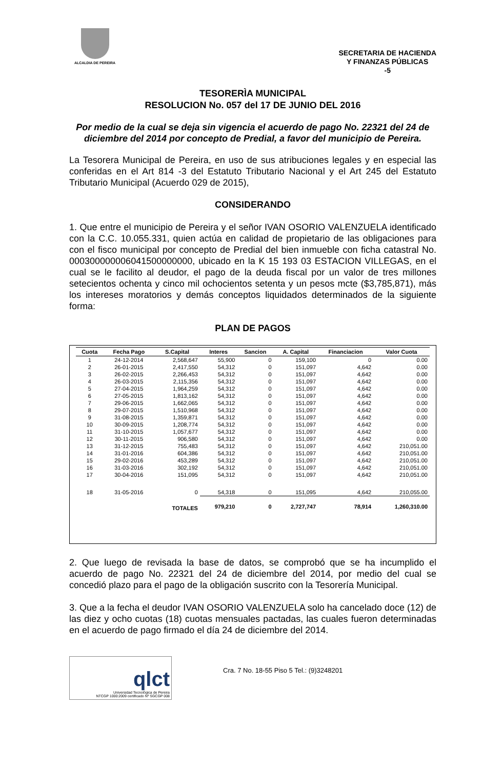ALCALDIA DE PEREIRA
SECRETARIA DE HACIENDA
Y FINANZAS PÚBLICAS
-5
TESORERÌA MUNICIPAL
RESOLUCION No. 057 del 17 DE JUNIO DEL 2016
Por medio de la cual se deja sin vigencia el acuerdo de pago No. 22321 del 24 de diciembre del 2014 por concepto de Predial, a favor del municipio de Pereira.
La Tesorera Municipal de Pereira, en uso de sus atribuciones legales y en especial las conferidas en el Art 814 -3 del Estatuto Tributario Nacional y el Art 245 del Estatuto Tributario Municipal (Acuerdo 029 de 2015),
CONSIDERANDO
1. Que entre el municipio de Pereira y el señor IVAN OSORIO VALENZUELA identificado con la C.C. 10.055.331, quien actúa en calidad de propietario de las obligaciones para con el fisco municipal por concepto de Predial del bien inmueble con ficha catastral No. 000300000006041500000000, ubicado en la K 15 193 03 ESTACION VILLEGAS, en el cual se le facilito al deudor, el pago de la deuda fiscal por un valor de tres millones setecientos ochenta y cinco mil ochocientos setenta y un pesos mcte ($3,785,871), más los intereses moratorios y demás conceptos liquidados determinados de la siguiente forma:
PLAN DE PAGOS
| Cuota | Fecha Pago | S.Capital | Interes | Sancion | A. Capital | Financiacion | Valor Cuota |
| --- | --- | --- | --- | --- | --- | --- | --- |
| 1 | 24-12-2014 | 2,568,647 | 55,900 | 0 | 159,100 | 0 | 0.00 |
| 2 | 26-01-2015 | 2,417,550 | 54,312 | 0 | 151,097 | 4,642 | 0.00 |
| 3 | 26-02-2015 | 2,266,453 | 54,312 | 0 | 151,097 | 4,642 | 0.00 |
| 4 | 26-03-2015 | 2,115,356 | 54,312 | 0 | 151,097 | 4,642 | 0.00 |
| 5 | 27-04-2015 | 1,964,259 | 54,312 | 0 | 151,097 | 4,642 | 0.00 |
| 6 | 27-05-2015 | 1,813,162 | 54,312 | 0 | 151,097 | 4,642 | 0.00 |
| 7 | 29-06-2015 | 1,662,065 | 54,312 | 0 | 151,097 | 4,642 | 0.00 |
| 8 | 29-07-2015 | 1,510,968 | 54,312 | 0 | 151,097 | 4,642 | 0.00 |
| 9 | 31-08-2015 | 1,359,871 | 54,312 | 0 | 151,097 | 4,642 | 0.00 |
| 10 | 30-09-2015 | 1,208,774 | 54,312 | 0 | 151,097 | 4,642 | 0.00 |
| 11 | 31-10-2015 | 1,057,677 | 54,312 | 0 | 151,097 | 4,642 | 0.00 |
| 12 | 30-11-2015 | 906,580 | 54,312 | 0 | 151,097 | 4,642 | 0.00 |
| 13 | 31-12-2015 | 755,483 | 54,312 | 0 | 151,097 | 4,642 | 210,051.00 |
| 14 | 31-01-2016 | 604,386 | 54,312 | 0 | 151,097 | 4,642 | 210,051.00 |
| 15 | 29-02-2016 | 453,289 | 54,312 | 0 | 151,097 | 4,642 | 210,051.00 |
| 16 | 31-03-2016 | 302,192 | 54,312 | 0 | 151,097 | 4,642 | 210,051.00 |
| 17 | 30-04-2016 | 151,095 | 54,312 | 0 | 151,097 | 4,642 | 210,051.00 |
| 18 | 31-05-2016 | 0 | 54,318 | 0 | 151,095 | 4,642 | 210,055.00 |
| | | TOTALES | 979,210 | 0 | 2,727,747 | 78,914 | 1,260,310.00 |
2. Que luego de revisada la base de datos, se comprobó que se ha incumplido el acuerdo de pago No. 22321 del 24 de diciembre del 2014, por medio del cual se concedió plazo para el pago de la obligación suscrito con la Tesorería Municipal.
3. Que a la fecha el deudor IVAN OSORIO VALENZUELA solo ha cancelado doce (12) de las diez y ocho cuotas (18) cuotas mensuales pactadas, las cuales fueron determinadas en el acuerdo de pago firmado el día 24 de diciembre del 2014.
qlct
Universidad Tecnológica de Pereira
NTCGP 1000:2009 certificado Nº SGCGP 008
Cra. 7 No. 18-55 Piso 5 Tel.: (9)3248201